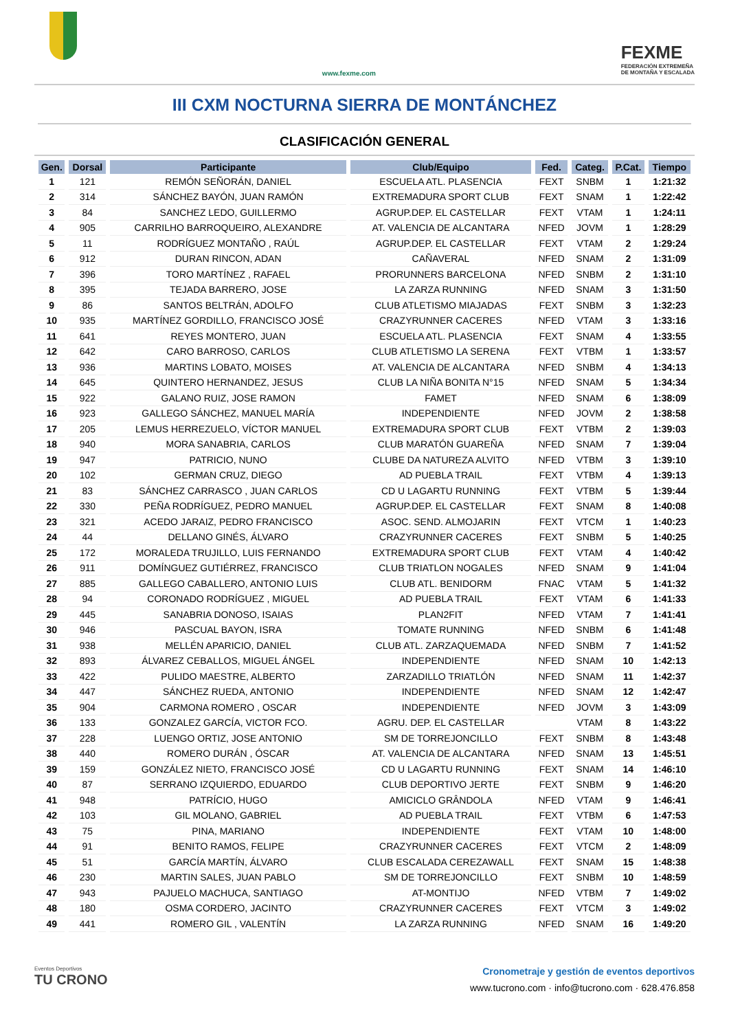www.fexme.com
FEXME
FEDERACIÓN EXTREMEÑA
DE MONTAÑA Y ESCALADA
III CXM NOCTURNA SIERRA DE MONTÁNCHEZ
CLASIFICACIÓN GENERAL
| Gen. | Dorsal | Participante | Club/Equipo | Fed. | Categ. | P.Cat. | Tiempo |
| --- | --- | --- | --- | --- | --- | --- | --- |
| 1 | 121 | REMÓN SEÑORÁN, DANIEL | ESCUELA ATL. PLASENCIA | FEXT | SNBM | 1 | 1:21:32 |
| 2 | 314 | SÁNCHEZ BAYÓN, JUAN RAMÓN | EXTREMADURA SPORT CLUB | FEXT | SNAM | 1 | 1:22:42 |
| 3 | 84 | SANCHEZ LEDO, GUILLERMO | AGRUP.DEP. EL CASTELLAR | FEXT | VTAM | 1 | 1:24:11 |
| 4 | 905 | CARRILHO BARROQUEIRO, ALEXANDRE | AT. VALENCIA DE ALCANTARA | NFED | JOVM | 1 | 1:28:29 |
| 5 | 11 | RODRÍGUEZ MONTAÑO , RAÚL | AGRUP.DEP. EL CASTELLAR | FEXT | VTAM | 2 | 1:29:24 |
| 6 | 912 | DURAN RINCON, ADAN | CAÑAVERAL | NFED | SNAM | 2 | 1:31:09 |
| 7 | 396 | TORO MARTÍNEZ , RAFAEL | PRORUNNERS BARCELONA | NFED | SNBM | 2 | 1:31:10 |
| 8 | 395 | TEJADA BARRERO, JOSE | LA ZARZA RUNNING | NFED | SNAM | 3 | 1:31:50 |
| 9 | 86 | SANTOS BELTRÁN, ADOLFO | CLUB ATLETISMO MIAJADAS | FEXT | SNBM | 3 | 1:32:23 |
| 10 | 935 | MARTÍNEZ GORDILLO, FRANCISCO JOSÉ | CRAZYRUNNER CACERES | NFED | VTAM | 3 | 1:33:16 |
| 11 | 641 | REYES MONTERO, JUAN | ESCUELA ATL. PLASENCIA | FEXT | SNAM | 4 | 1:33:55 |
| 12 | 642 | CARO BARROSO, CARLOS | CLUB ATLETISMO LA SERENA | FEXT | VTBM | 1 | 1:33:57 |
| 13 | 936 | MARTINS LOBATO, MOISES | AT. VALENCIA DE ALCANTARA | NFED | SNBM | 4 | 1:34:13 |
| 14 | 645 | QUINTERO HERNANDEZ, JESUS | CLUB LA NIÑA BONITA N°15 | NFED | SNAM | 5 | 1:34:34 |
| 15 | 922 | GALANO RUIZ, JOSE RAMON | FAMET | NFED | SNAM | 6 | 1:38:09 |
| 16 | 923 | GALLEGO SÁNCHEZ, MANUEL MARÍA | INDEPENDIENTE | NFED | JOVM | 2 | 1:38:58 |
| 17 | 205 | LEMUS HERREZUELO, VÍCTOR MANUEL | EXTREMADURA SPORT CLUB | FEXT | VTBM | 2 | 1:39:03 |
| 18 | 940 | MORA SANABRIA, CARLOS | CLUB MARATÓN GUAREÑA | NFED | SNAM | 7 | 1:39:04 |
| 19 | 947 | PATRICIO, NUNO | CLUBE DA NATUREZA ALVITO | NFED | VTBM | 3 | 1:39:10 |
| 20 | 102 | GERMAN CRUZ, DIEGO | AD PUEBLA TRAIL | FEXT | VTBM | 4 | 1:39:13 |
| 21 | 83 | SÁNCHEZ CARRASCO , JUAN CARLOS | CD U LAGARTU RUNNING | FEXT | VTBM | 5 | 1:39:44 |
| 22 | 330 | PEÑA RODRÍGUEZ, PEDRO MANUEL | AGRUP.DEP. EL CASTELLAR | FEXT | SNAM | 8 | 1:40:08 |
| 23 | 321 | ACEDO JARAIZ, PEDRO FRANCISCO | ASOC. SEND. ALMOJARIN | FEXT | VTCM | 1 | 1:40:23 |
| 24 | 44 | DELLANO GINÉS, ÁLVARO | CRAZYRUNNER CACERES | FEXT | SNBM | 5 | 1:40:25 |
| 25 | 172 | MORALEDA TRUJILLO, LUIS FERNANDO | EXTREMADURA SPORT CLUB | FEXT | VTAM | 4 | 1:40:42 |
| 26 | 911 | DOMÍNGUEZ GUTIÉRREZ, FRANCISCO | CLUB TRIATLON NOGALES | NFED | SNAM | 9 | 1:41:04 |
| 27 | 885 | GALLEGO CABALLERO, ANTONIO LUIS | CLUB ATL. BENIDORM | FNAC | VTAM | 5 | 1:41:32 |
| 28 | 94 | CORONADO RODRÍGUEZ , MIGUEL | AD PUEBLA TRAIL | FEXT | VTAM | 6 | 1:41:33 |
| 29 | 445 | SANABRIA DONOSO, ISAIAS | PLAN2FIT | NFED | VTAM | 7 | 1:41:41 |
| 30 | 946 | PASCUAL BAYON, ISRA | TOMATE RUNNING | NFED | SNBM | 6 | 1:41:48 |
| 31 | 938 | MELLÉN APARICIO, DANIEL | CLUB ATL. ZARZAQUEMADA | NFED | SNBM | 7 | 1:41:52 |
| 32 | 893 | ÁLVAREZ CEBALLOS, MIGUEL ÁNGEL | INDEPENDIENTE | NFED | SNAM | 10 | 1:42:13 |
| 33 | 422 | PULIDO MAESTRE, ALBERTO | ZARZADILLO TRIATLÓN | NFED | SNAM | 11 | 1:42:37 |
| 34 | 447 | SÁNCHEZ RUEDA, ANTONIO | INDEPENDIENTE | NFED | SNAM | 12 | 1:42:47 |
| 35 | 904 | CARMONA ROMERO , OSCAR | INDEPENDIENTE | NFED | JOVM | 3 | 1:43:09 |
| 36 | 133 | GONZALEZ GARCÍA, VICTOR FCO. | AGRU. DEP. EL CASTELLAR | | VTAM | 8 | 1:43:22 |
| 37 | 228 | LUENGO ORTIZ, JOSE ANTONIO | SM DE TORREJONCILLO | FEXT | SNBM | 8 | 1:43:48 |
| 38 | 440 | ROMERO DURÁN , ÓSCAR | AT. VALENCIA DE ALCANTARA | NFED | SNAM | 13 | 1:45:51 |
| 39 | 159 | GONZÁLEZ NIETO, FRANCISCO JOSÉ | CD U LAGARTU RUNNING | FEXT | SNAM | 14 | 1:46:10 |
| 40 | 87 | SERRANO IZQUIERDO, EDUARDO | CLUB DEPORTIVO JERTE | FEXT | SNBM | 9 | 1:46:20 |
| 41 | 948 | PATRÍCIO, HUGO | AMICICLO GRÂNDOLA | NFED | VTAM | 9 | 1:46:41 |
| 42 | 103 | GIL MOLANO, GABRIEL | AD PUEBLA TRAIL | FEXT | VTBM | 6 | 1:47:53 |
| 43 | 75 | PINA, MARIANO | INDEPENDIENTE | FEXT | VTAM | 10 | 1:48:00 |
| 44 | 91 | BENITO RAMOS, FELIPE | CRAZYRUNNER CACERES | FEXT | VTCM | 2 | 1:48:09 |
| 45 | 51 | GARCÍA MARTÍN, ÁLVARO | CLUB ESCALADA CEREZAWALL | FEXT | SNAM | 15 | 1:48:38 |
| 46 | 230 | MARTIN SALES, JUAN PABLO | SM DE TORREJONCILLO | FEXT | SNBM | 10 | 1:48:59 |
| 47 | 943 | PAJUELO MACHUCA, SANTIAGO | AT-MONTIJO | NFED | VTBM | 7 | 1:49:02 |
| 48 | 180 | OSMA CORDERO, JACINTO | CRAZYRUNNER CACERES | FEXT | VTCM | 3 | 1:49:02 |
| 49 | 441 | ROMERO GIL , VALENTÍN | LA ZARZA RUNNING | NFED | SNAM | 16 | 1:49:20 |
Eventos Deportivos
TU CRONO
Cronometraje y gestión de eventos deportivos
www.tucrono.com · info@tucrono.com · 628.476.858